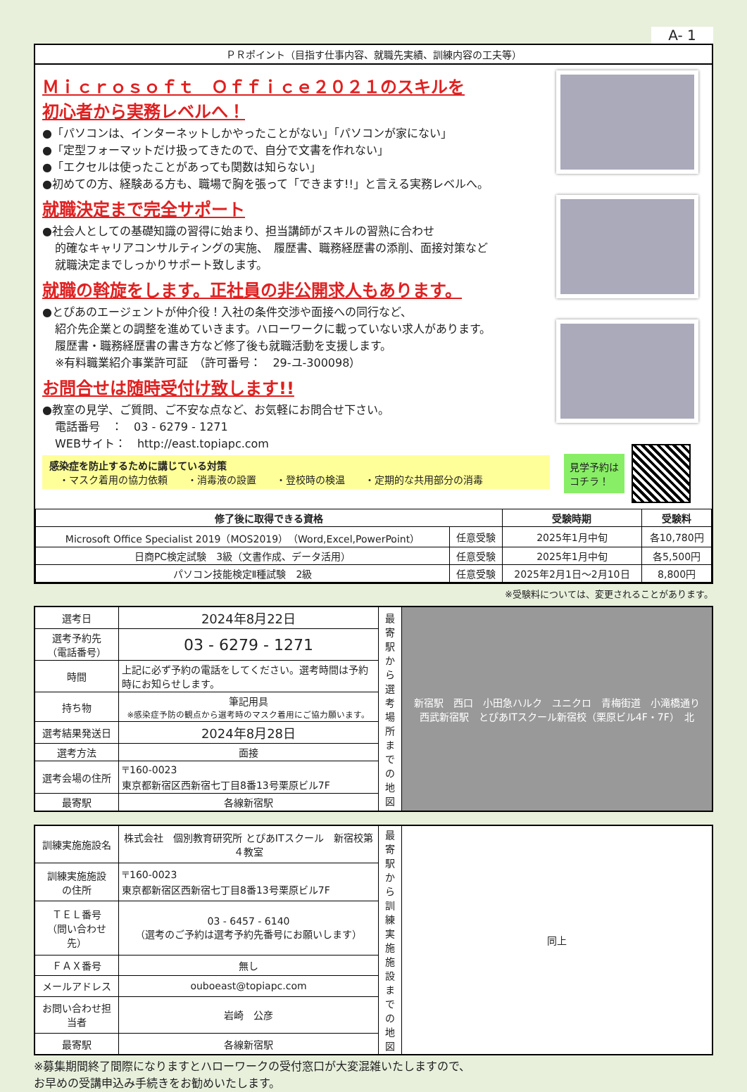A- 1
ＰＲポイント（目指す仕事内容、就職先実績、訓練内容の工夫等）
Ｍｉｃｒｏｓｏｆｔ　Ｏｆｆｉｃｅ２０２１のスキルを
初心者から実務レベルへ！
●「パソコンは、インターネットしかやったことがない」「パソコンが家にない」
●「定型フォーマットだけ扱ってきたので、自分で文書を作れない」
●「エクセルは使ったことがあっても関数は知らない」
●初めての方、経験ある方も、職場で胸を張って「できます!!」と言える実務レベルへ。
就職決定まで完全サポート
●社会人としての基礎知識の習得に始まり、担当講師がスキルの習熟に合わせ
的確なキャリアコンサルティングの実施、　履歴書、職務経歴書の添削、面接対策など
就職決定までしっかりサポート致します。
就職の斡旋をします。正社員の非公開求人もあります。
●とぴあのエージェントが仲介役！入社の条件交渉や面接への同行など、
紹介先企業との調整を進めていきます。ハローワークに載っていない求人があります。
履歴書・職務経歴書の書き方など修了後も就職活動を支援します。
※有料職業紹介事業許可証　（許可番号：　29-ユ-300098）
お問合せは随時受付け致します!!
●教室の見学、ご質問、ご不安な点など、お気軽にお問合せ下さい。
電話番号　：　03 - 6279 - 1271
WEBサイト：　http://east.topiapc.com
感染症を防止するために講じている対策
　・マスク着用の協力依頼　　・消毒液の設置　　・登校時の検温　　・定期的な共用部分の消毒
見学予約は
コチラ！
| 修了後に取得できる資格 | | 受験時期 | 受験料 |
| --- | --- | --- | --- |
| Microsoft Office Specialist 2019（MOS2019）（Word,Excel,PowerPoint） | 任意受験 | 2025年1月中旬 | 各10,780円 |
| 日商PC検定試験 3級（文書作成、データ活用） | 任意受験 | 2025年1月中旬 | 各5,500円 |
| パソコン技能検定Ⅱ種試験 2級 | 任意受験 | 2025年2月1日～2月10日 | 8,800円 |
※受験料については、変更されることがあります。
| 選考日 | 2024年8月22日 | 最寄駅から選考場所までの地図 | 新宿駅 西口 小田急ハルク ユニクロ 青梅街道 小滝橋通り 西武新宿駅 とぴあITスクール新宿校（栗原ビル4F・7F） 北 |
| 選考予約先 （電話番号） | 03 - 6279 - 1271 | | |
| 時間 | 上記に必ず予約の電話をしてください。選考時間は予約時にお知らせします。 | | |
| 持ち物 | 筆記用具 ※感染症予防の観点から選考時のマスク着用にご協力願います。 | | |
| 選考結果発送日 | 2024年8月28日 | | |
| 選考方法 | 面接 | | |
| 選考会場の住所 | 〒160-0023 東京都新宿区西新宿七丁目8番13号栗原ビル7F | | |
| 最寄駅 | 各線新宿駅 | | |
| 訓練実施施設名 | 株式会社 個別教育研究所 とぴあITスクール 新宿校第４教室 | 最寄駅から訓練実施施設までの地図 | 同上 |
| 訓練実施施設 の住所 | 〒160-0023 東京都新宿区西新宿七丁目8番13号栗原ビル7F | | |
| ＴＥＬ番号 （問い合わせ先） | 03 - 6457 - 6140 （選考のご予約は選考予約先番号にお願いします） | | |
| ＦＡＸ番号 | 無し | | |
| メールアドレス | ouboeast@topiapc.com | | |
| お問い合わせ担当者 | 岩崎 公彦 | | |
| 最寄駅 | 各線新宿駅 | | |
※募集期間終了間際になりますとハローワークの受付窓口が大変混雑いたしますので、
お早めの受講申込み手続きをお勧めいたします。